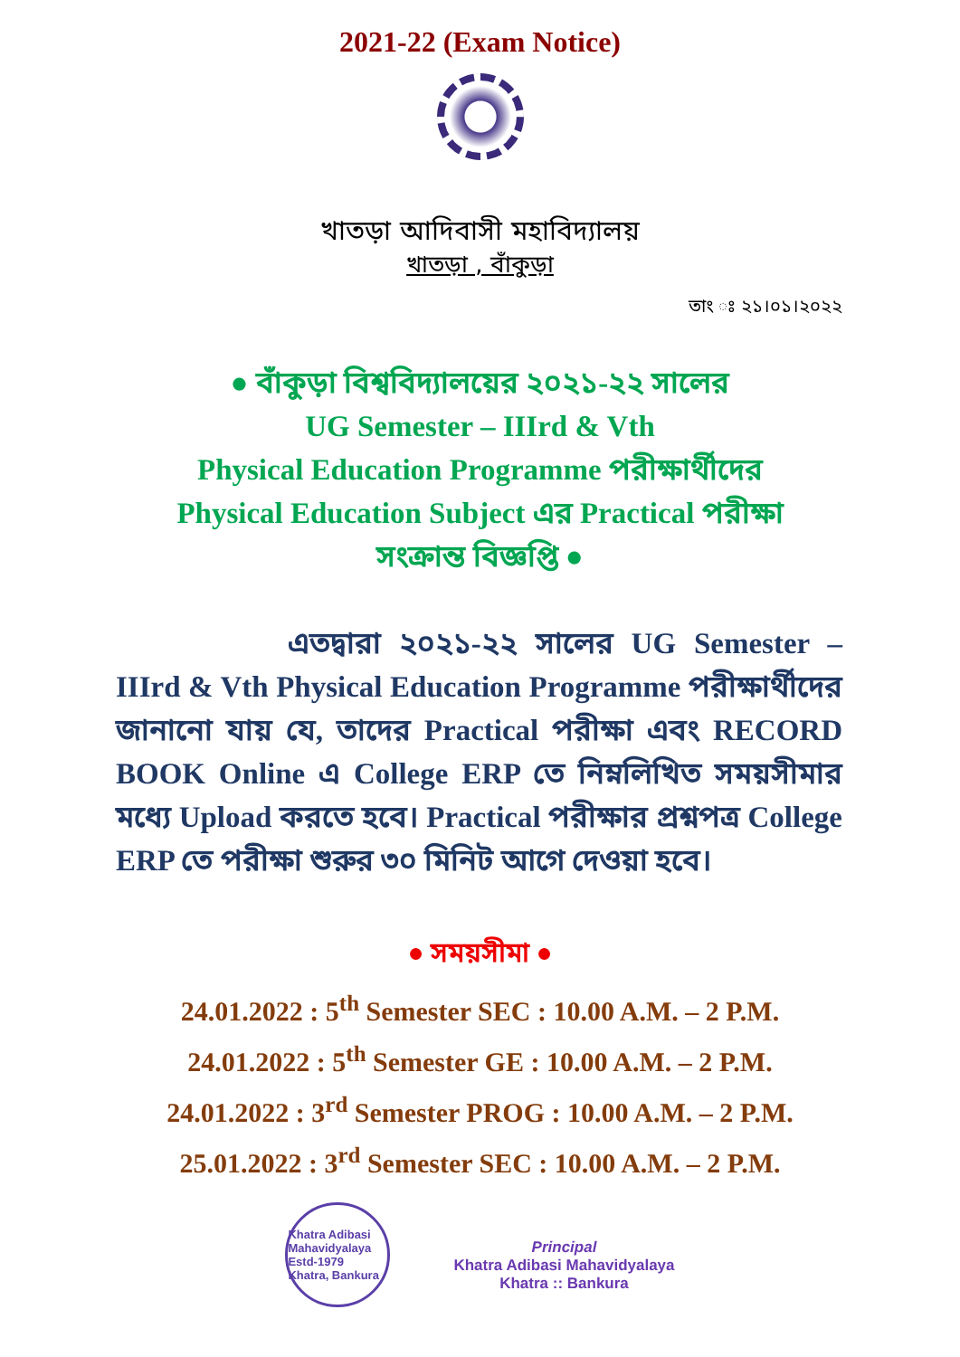2021-22 (Exam Notice)
খাতড়া আদিবাসী মহাবিদ্যালয়
খাতড়া , বাঁকুড়া
তাং ঃ ২১।০১।২০২২
● বাঁকুড়া বিশ্ববিদ্যালয়ের ২০২১-২২ সালের
UG Semester – IIIrd & Vth
Physical Education Programme পরীক্ষার্থীদের
Physical Education Subject এর Practical পরীক্ষা
সংক্রান্ত বিজ্ঞপ্তি ●
এতদ্বারা ২০২১-২২ সালের UG Semester – IIIrd & Vth Physical Education Programme পরীক্ষার্থীদের জানানো যায় যে, তাদের Practical পরীক্ষা এবং RECORD BOOK Online এ College ERP তে নিম্নলিখিত সময়সীমার মধ্যে Upload করতে হবে। Practical পরীক্ষার প্রশ্নপত্র College ERP তে পরীক্ষা শুরুর ৩০ মিনিট আগে দেওয়া হবে।
● সময়সীমা ●
24.01.2022 : 5<sup>th</sup> Semester SEC : 10.00 A.M. – 2 P.M.
24.01.2022 : 5<sup>th</sup> Semester GE : 10.00 A.M. – 2 P.M.
24.01.2022 : 3<sup>rd</sup> Semester PROG : 10.00 A.M. – 2 P.M.
25.01.2022 : 3<sup>rd</sup> Semester SEC : 10.00 A.M. – 2 P.M.
Khatra Adibasi Mahavidyalaya
Estd-1979
Khatra, Bankura
Principal
Khatra Adibasi Mahavidyalaya
Khatra :: Bankura